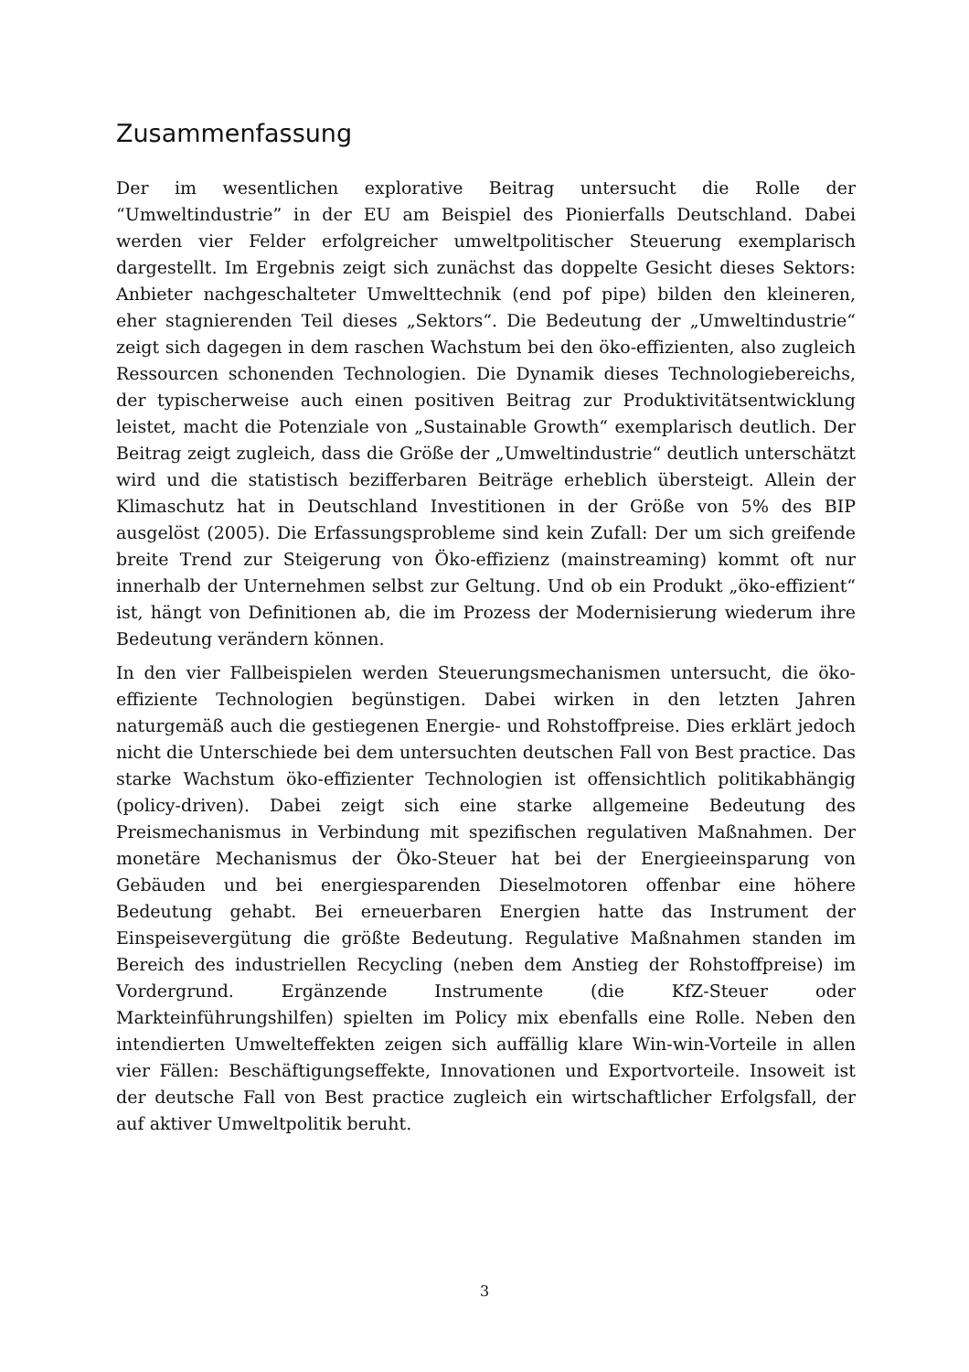Zusammenfassung
Der im wesentlichen explorative Beitrag untersucht die Rolle der “Umweltindustrie” in der EU am Beispiel des Pionierfalls Deutschland. Dabei werden vier Felder erfolgreicher umweltpolitischer Steuerung exemplarisch dargestellt. Im Ergebnis zeigt sich zunächst das doppelte Gesicht dieses Sektors: Anbieter nachgeschalteter Umwelttechnik (end pof pipe) bilden den kleineren, eher stagnierenden Teil dieses „Sektors“. Die Bedeutung der „Umweltindustrie“ zeigt sich dagegen in dem raschen Wachstum bei den öko-effizienten, also zugleich Ressourcen schonenden Technologien. Die Dynamik dieses Technologiebereichs, der typischerweise auch einen positiven Beitrag zur Produktivitätsentwicklung leistet, macht die Potenziale von „Sustainable Growth“ exemplarisch deutlich. Der Beitrag zeigt zugleich, dass die Größe der „Umweltindustrie“ deutlich unterschätzt wird und die statistisch bezifferbaren Beiträge erheblich übersteigt. Allein der Klimaschutz hat in Deutschland Investitionen in der Größe von 5% des BIP ausgelöst (2005). Die Erfassungsprobleme sind kein Zufall: Der um sich greifende breite Trend zur Steigerung von Öko-effizienz (mainstreaming) kommt oft nur innerhalb der Unternehmen selbst zur Geltung. Und ob ein Produkt „öko-effizient“ ist, hängt von Definitionen ab, die im Prozess der Modernisierung wiederum ihre Bedeutung verändern können.
In den vier Fallbeispielen werden Steuerungsmechanismen untersucht, die öko-effiziente Technologien begünstigen. Dabei wirken in den letzten Jahren naturgemäß auch die gestiegenen Energie- und Rohstoffpreise. Dies erklärt jedoch nicht die Unterschiede bei dem untersuchten deutschen Fall von Best practice. Das starke Wachstum öko-effizienter Technologien ist offensichtlich politikabhängig (policy-driven). Dabei zeigt sich eine starke allgemeine Bedeutung des Preismechanismus in Verbindung mit spezifischen regulativen Maßnahmen. Der monetäre Mechanismus der Öko-Steuer hat bei der Energieeinsparung von Gebäuden und bei energiesparenden Dieselmotoren offenbar eine höhere Bedeutung gehabt. Bei erneuerbaren Energien hatte das Instrument der Einspeisevergütung die größte Bedeutung. Regulative Maßnahmen standen im Bereich des industriellen Recycling (neben dem Anstieg der Rohstoffpreise) im Vordergrund. Ergänzende Instrumente (die KfZ-Steuer oder Markteinführungshilfen) spielten im Policy mix ebenfalls eine Rolle. Neben den intendierten Umwelteffekten zeigen sich auffällig klare Win-win-Vorteile in allen vier Fällen: Beschäftigungseffekte, Innovationen und Exportvorteile. Insoweit ist der deutsche Fall von Best practice zugleich ein wirtschaftlicher Erfolgsfall, der auf aktiver Umweltpolitik beruht.
3